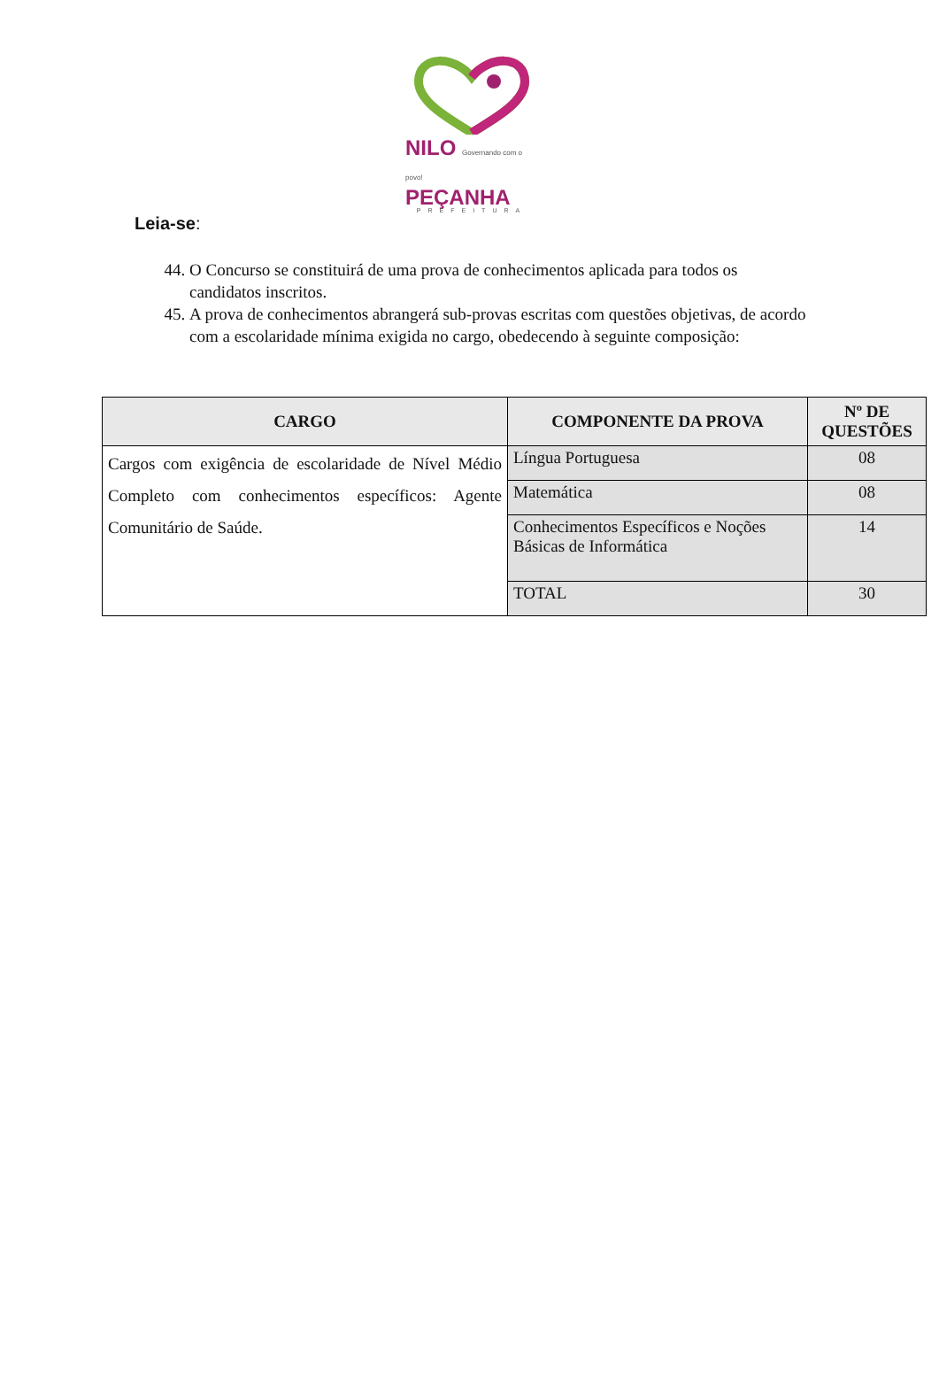NILO Governando com o povo!
PEÇANHA
PREFEITURA
Leia-se:
44. O Concurso se constituirá de uma prova de conhecimentos aplicada para todos os candidatos inscritos.
45. A prova de conhecimentos abrangerá sub-provas escritas com questões objetivas, de acordo
com a escolaridade mínima exigida no cargo, obedecendo à seguinte composição:
| CARGO | COMPONENTE DA PROVA | Nº DE QUESTÕES |
| --- | --- | --- |
| Cargos com exigência de escolaridade de Nível Médio Completo com conhecimentos específicos: Agente Comunitário de Saúde. | Língua Portuguesa | 08 |
| | Matemática | 08 |
| | Conhecimentos Específicos e Noções Básicas de Informática | 14 |
| | TOTAL | 30 |